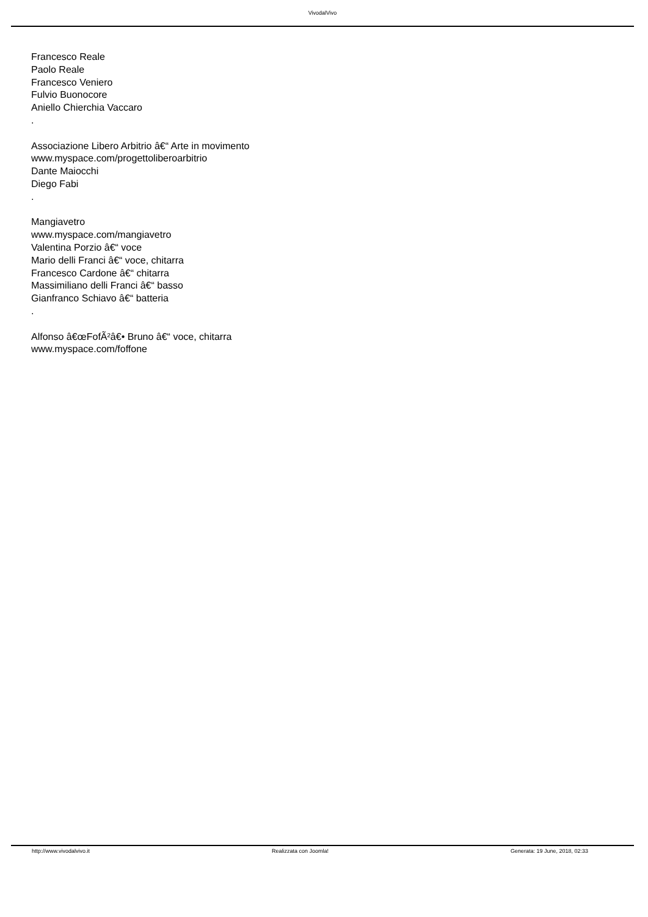VivodalVivo
Francesco Reale
Paolo Reale
Francesco Veniero
Fulvio Buonocore
Aniello Chierchia Vaccaro
.
Associazione Libero Arbitrio â€“ Arte in movimento
www.myspace.com/progettoliberoarbitrio
Dante Maiocchi
Diego Fabi
.
Mangiavetro
www.myspace.com/mangiavetro
Valentina Porzio â€“ voce
Mario delli Franci â€“ voce, chitarra
Francesco Cardone â€“ chitarra
Massimiliano delli Franci â€“ basso
Gianfranco Schiavo â€“ batteria
.
Alfonso â€œFofÃ²â€• Bruno â€“ voce, chitarra
www.myspace.com/foffone
http://www.vivodalvivo.it Realizzata con Joomla! Generata: 19 June, 2018, 02:33